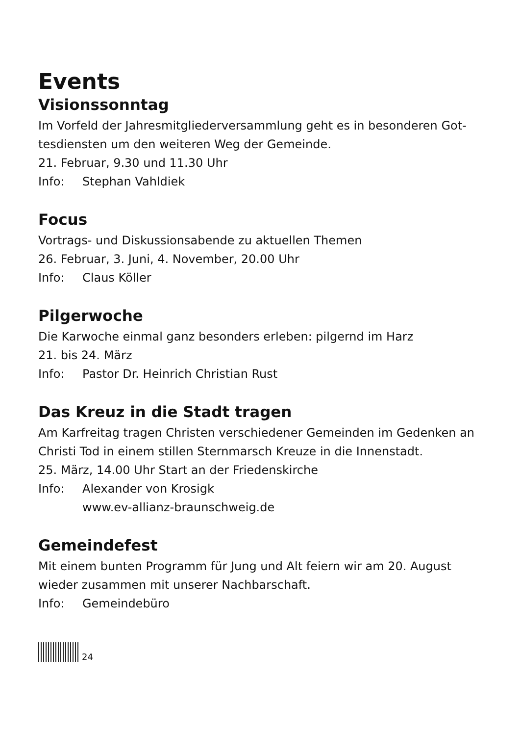Events
Visionssonntag
Im Vorfeld der Jahresmitgliederversammlung geht es in besonderen Got-tesdiensten um den weiteren Weg der Gemeinde.
21. Februar, 9.30 und 11.30 Uhr
Info: Stephan Vahldiek
Focus
Vortrags- und Diskussionsabende zu aktuellen Themen
26. Februar, 3. Juni, 4. November, 20.00 Uhr
Info: Claus Köller
Pilgerwoche
Die Karwoche einmal ganz besonders erleben: pilgernd im Harz
21. bis 24. März
Info: Pastor Dr. Heinrich Christian Rust
Das Kreuz in die Stadt tragen
Am Karfreitag tragen Christen verschiedener Gemeinden im Gedenken an Christi Tod in einem stillen Sternmarsch Kreuze in die Innenstadt.
25. März, 14.00 Uhr Start an der Friedenskirche
Info: Alexander von Krosigk
www.ev-allianz-braunschweig.de
Gemeindefest
Mit einem bunten Programm für Jung und Alt feiern wir am 20. August wieder zusammen mit unserer Nachbarschaft.
Info: Gemeindebüro
24